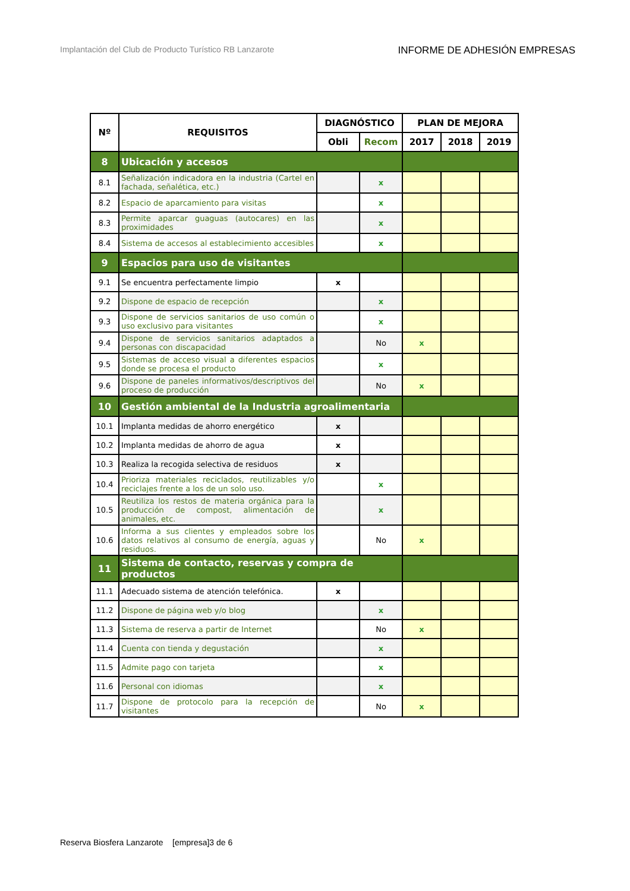Implantación del Club de Producto Turístico RB Lanzarote INFORME DE ADHESIÓN EMPRESAS
| Nº | REQUISITOS | DIAGNÓSTICO | | PLAN DE MEJORA | | |
| --- | --- | --- | --- | --- | --- | --- |
| | | Obli | Recom | 2017 | 2018 | 2019 |
| 8 | Ubicación y accesos | | | | | |
| 8.1 | Señalización indicadora en la industria (Cartel en fachada, señalética, etc.) | | x | | | |
| 8.2 | Espacio de aparcamiento para visitas | | x | | | |
| 8.3 | Permite aparcar guaguas (autocares) en las proximidades | | x | | | |
| 8.4 | Sistema de accesos al establecimiento accesibles | | x | | | |
| 9 | Espacios para uso de visitantes | | | | | |
| 9.1 | Se encuentra perfectamente limpio | x | | | | |
| 9.2 | Dispone de espacio de recepción | | x | | | |
| 9.3 | Dispone de servicios sanitarios de uso común o uso exclusivo para visitantes | | x | | | |
| 9.4 | Dispone de servicios sanitarios adaptados a personas con discapacidad | | No | x | | |
| 9.5 | Sistemas de acceso visual a diferentes espacios donde se procesa el producto | | x | | | |
| 9.6 | Dispone de paneles informativos/descriptivos del proceso de producción | | No | x | | |
| 10 | Gestión ambiental de la Industria agroalimentaria | | | | | |
| 10.1 | Implanta medidas de ahorro energético | x | | | | |
| 10.2 | Implanta medidas de ahorro de agua | x | | | | |
| 10.3 | Realiza la recogida selectiva de residuos | x | | | | |
| 10.4 | Prioriza materiales reciclados, reutilizables y/o reciclajes frente a los de un solo uso. | | x | | | |
| 10.5 | Reutiliza los restos de materia orgánica para la producción de compost, alimentación de animales, etc. | | x | | | |
| 10.6 | Informa a sus clientes y empleados sobre los datos relativos al consumo de energía, aguas y residuos. | | No | x | | |
| 11 | Sistema de contacto, reservas y compra de productos | | | | | |
| 11.1 | Adecuado sistema de atención telefónica. | x | | | | |
| 11.2 | Dispone de página web y/o blog | | x | | | |
| 11.3 | Sistema de reserva a partir de Internet | | No | x | | |
| 11.4 | Cuenta con tienda y degustación | | x | | | |
| 11.5 | Admite pago con tarjeta | | x | | | |
| 11.6 | Personal con idiomas | | x | | | |
| 11.7 | Dispone de protocolo para la recepción de visitantes | | No | x | | |
Reserva Biosfera Lanzarote [empresa]3 de 6